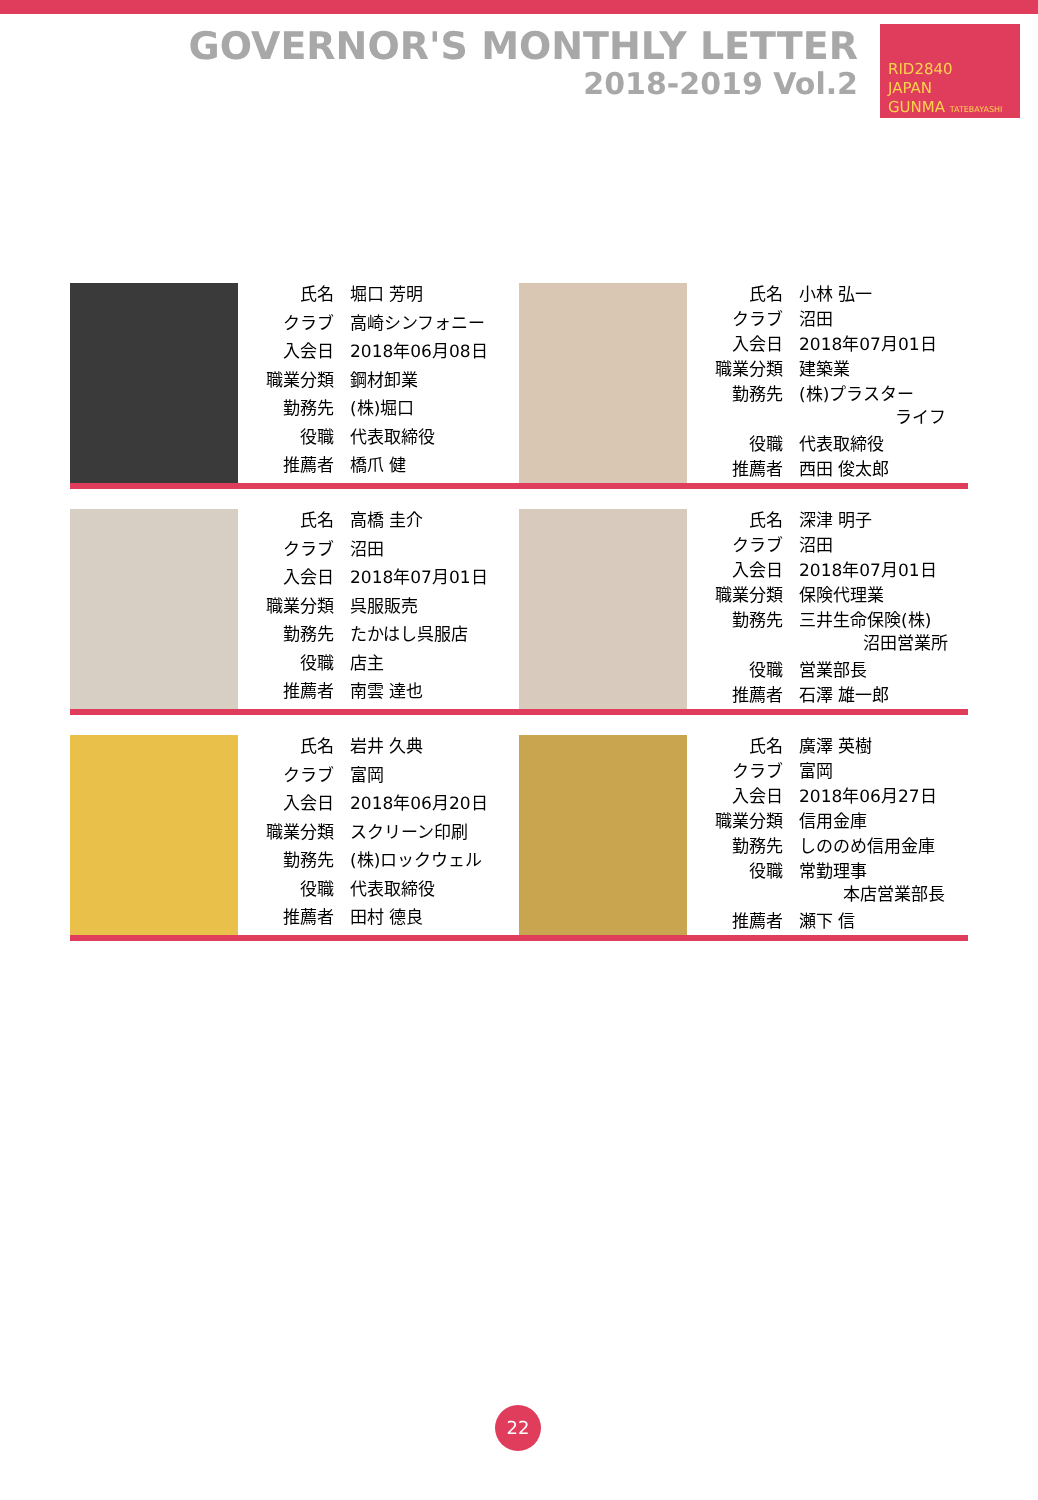GOVERNOR'S MONTHLY LETTER
2018-2019 Vol.2
RID2840
JAPAN
GUNMA TATEBAYASHI
| 氏名 | 堀口 芳明 |
| クラブ | 高崎シンフォニー |
| 入会日 | 2018年06月08日 |
| 職業分類 | 鋼材卸業 |
| 勤務先 | (株)堀口 |
| 役職 | 代表取締役 |
| 推薦者 | 橋爪 健 |
| 氏名 | 小林 弘一 |
| クラブ | 沼田 |
| 入会日 | 2018年07月01日 |
| 職業分類 | 建築業 |
| 勤務先 | (株)プラスター ライフ |
| 役職 | 代表取締役 |
| 推薦者 | 西田 俊太郎 |
| 氏名 | 高橋 圭介 |
| クラブ | 沼田 |
| 入会日 | 2018年07月01日 |
| 職業分類 | 呉服販売 |
| 勤務先 | たかはし呉服店 |
| 役職 | 店主 |
| 推薦者 | 南雲 達也 |
| 氏名 | 深津 明子 |
| クラブ | 沼田 |
| 入会日 | 2018年07月01日 |
| 職業分類 | 保険代理業 |
| 勤務先 | 三井生命保険(株) 沼田営業所 |
| 役職 | 営業部長 |
| 推薦者 | 石澤 雄一郎 |
| 氏名 | 岩井 久典 |
| クラブ | 富岡 |
| 入会日 | 2018年06月20日 |
| 職業分類 | スクリーン印刷 |
| 勤務先 | (株)ロックウェル |
| 役職 | 代表取締役 |
| 推薦者 | 田村 德良 |
| 氏名 | 廣澤 英樹 |
| クラブ | 富岡 |
| 入会日 | 2018年06月27日 |
| 職業分類 | 信用金庫 |
| 勤務先 | しののめ信用金庫 |
| 役職 | 常勤理事 本店営業部長 |
| 推薦者 | 瀬下 信 |
22